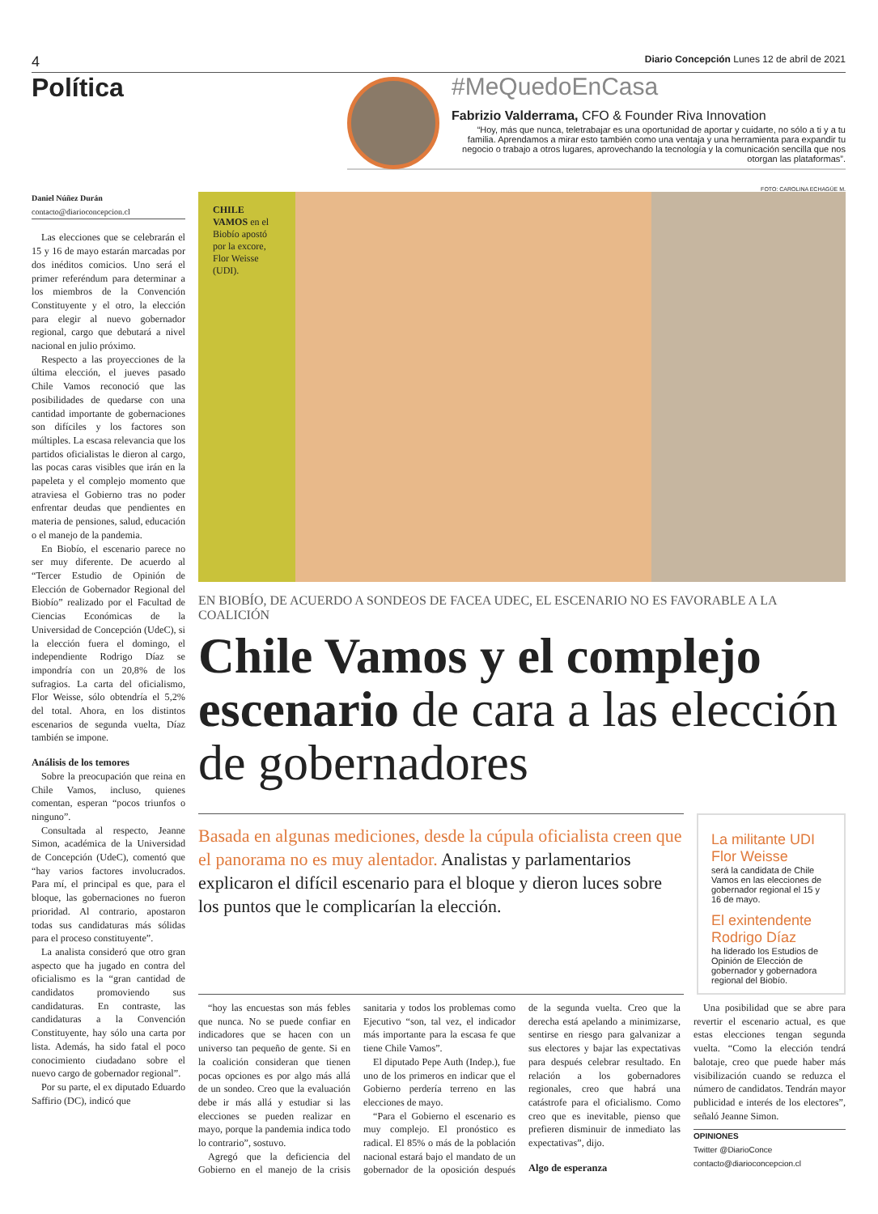4 Diario Concepción Lunes 12 de abril de 2021
Política #MeQuedoEnCasa
Fabrizio Valderrama, CFO & Founder Riva Innovation
“Hoy, más que nunca, teletrabajar es una oportunidad de aportar y cuidarte, no sólo a ti y a tu familia. Aprendamos a mirar esto también como una ventaja y una herramienta para expandir tu negocio o trabajo a otros lugares, aprovechando la tecnología y la comunicación sencilla que nos otorgan las plataformas”.
FOTO: CAROLINA ECHAGÜE M.
Daniel Núñez Durán
contacto@diarioconcepcion.cl
Las elecciones que se celebrarán el 15 y 16 de mayo estarán marcadas por dos inéditos comicios. Uno será el primer referéndum para determinar a los miembros de la Convención Constituyente y el otro, la elección para elegir al nuevo gobernador regional, cargo que debutará a nivel nacional en julio próximo.
Respecto a las proyecciones de la última elección, el jueves pasado Chile Vamos reconoció que las posibilidades de quedarse con una cantidad importante de gobernaciones son difíciles y los factores son múltiples. La escasa relevancia que los partidos oficialistas le dieron al cargo, las pocas caras visibles que irán en la papeleta y el complejo momento que atraviesa el Gobierno tras no poder enfrentar deudas que pendientes en materia de pensiones, salud, educación o el manejo de la pandemia.
En Biobío, el escenario parece no ser muy diferente. De acuerdo al “Tercer Estudio de Opinión de Elección de Gobernador Regional del Biobío” realizado por el Facultad de Ciencias Económicas de la Universidad de Concepción (UdeC), si la elección fuera el domingo, el independiente Rodrigo Díaz se impondría con un 20,8% de los sufragios. La carta del oficialismo, Flor Weisse, sólo obtendría el 5,2% del total. Ahora, en los distintos escenarios de segunda vuelta, Díaz también se impone.
Análisis de los temores
Sobre la preocupación que reina en Chile Vamos, incluso, quienes comentan, esperan “pocos triunfos o ninguno”.
Consultada al respecto, Jeanne Simon, académica de la Universidad de Concepción (UdeC), comentó que “hay varios factores involucrados. Para mí, el principal es que, para el bloque, las gobernaciones no fueron prioridad. Al contrario, apostaron todas sus candidaturas más sólidas para el proceso constituyente”.
La analista consideró que otro gran aspecto que ha jugado en contra del oficialismo es la “gran cantidad de candidatos promoviendo sus candidaturas. En contraste, las candidaturas a la Convención Constituyente, hay sólo una carta por lista. Además, ha sido fatal el poco conocimiento ciudadano sobre el nuevo cargo de gobernador regional”.
Por su parte, el ex diputado Eduardo Saffirio (DC), indicó que
CHILE VAMOS en el Biobío apostó por la excore, Flor Weisse (UDI).
EN BIOBÍO, DE ACUERDO A SONDEOS DE FACEA UDEC, EL ESCENARIO NO ES FAVORABLE A LA COALICIÓN
Chile Vamos y el complejo escenario de cara a las elección de gobernadores
Basada en algunas mediciones, desde la cúpula oficialista creen que el panorama no es muy alentador. Analistas y parlamentarios explicaron el difícil escenario para el bloque y dieron luces sobre los puntos que le complicarían la elección.
La militante UDI Flor Weisse
será la candidata de Chile Vamos en las elecciones de gobernador regional el 15 y 16 de mayo.
El exintendente Rodrigo Díaz
ha liderado los Estudios de Opinión de Elección de gobernador y gobernadora regional del Biobío.
“hoy las encuestas son más febles que nunca. No se puede confiar en indicadores que se hacen con un universo tan pequeño de gente. Si en la coalición consideran que tienen pocas opciones es por algo más allá de un sondeo. Creo que la evaluación debe ir más allá y estudiar si las elecciones se pueden realizar en mayo, porque la pandemia indica todo lo contrario”, sostuvo.
Agregó que la deficiencia del Gobierno en el manejo de la crisis sanitaria y todos los problemas como Ejecutivo “son, tal vez, el indicador más importante para la escasa fe que tiene Chile Vamos”.
El diputado Pepe Auth (Indep.), fue uno de los primeros en indicar que el Gobierno perdería terreno en las elecciones de mayo.
“Para el Gobierno el escenario es muy complejo. El pronóstico es radical. El 85% o más de la población nacional estará bajo el mandato de un gobernador de la oposición después de la segunda vuelta. Creo que la derecha está apelando a minimizarse, sentirse en riesgo para galvanizar a sus electores y bajar las expectativas para después celebrar resultado. En relación a los gobernadores regionales, creo que habrá una catástrofe para el oficialismo. Como creo que es inevitable, pienso que prefieren disminuir de inmediato las expectativas”, dijo.
Algo de esperanza
Una posibilidad que se abre para revertir el escenario actual, es que estas elecciones tengan segunda vuelta. “Como la elección tendrá balotaje, creo que puede haber más visibilización cuando se reduzca el número de candidatos. Tendrán mayor publicidad e interés de los electores”, señaló Jeanne Simon.
OPINIONES
Twitter @DiarioConce
contacto@diarioconcepcion.cl